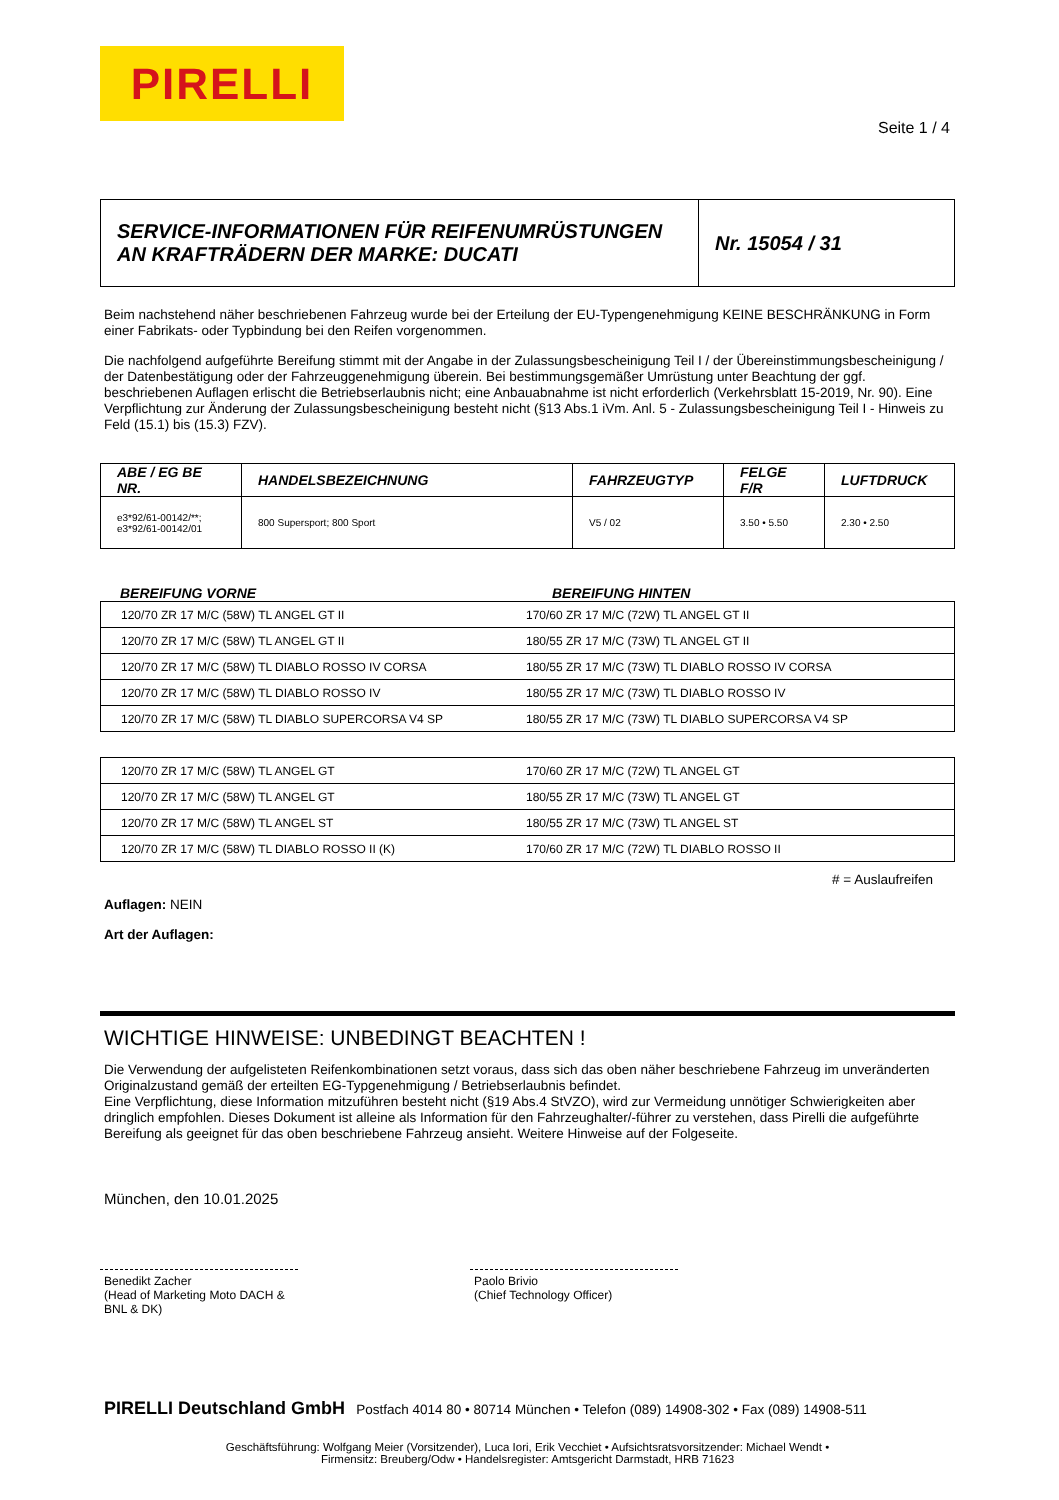PIRELLI
Seite 1 / 4
| SERVICE-INFORMATIONEN FÜR REIFENUMRÜSTUNGEN AN KRAFTRÄDERN DER MARKE: DUCATI | Nr. 15054 / 31 |
Beim nachstehend näher beschriebenen Fahrzeug wurde bei der Erteilung der EU-Typengenehmigung KEINE BESCHRÄNKUNG in Form einer Fabrikats- oder Typbindung bei den Reifen vorgenommen.
Die nachfolgend aufgeführte Bereifung stimmt mit der Angabe in der Zulassungsbescheinigung Teil I / der Übereinstimmungsbescheinigung / der Datenbestätigung oder der Fahrzeuggenehmigung überein. Bei bestimmungsgemäßer Umrüstung unter Beachtung der ggf. beschriebenen Auflagen erlischt die Betriebserlaubnis nicht; eine Anbauabnahme ist nicht erforderlich (Verkehrsblatt 15-2019, Nr. 90). Eine Verpflichtung zur Änderung der Zulassungsbescheinigung besteht nicht (§13 Abs.1 iVm. Anl. 5 - Zulassungsbescheinigung Teil I - Hinweis zu Feld (15.1) bis (15.3) FZV).
| ABE / EG BE NR. | HANDELSBEZEICHNUNG | FAHRZEUGTYP | FELGE F/R | LUFTDRUCK |
| --- | --- | --- | --- | --- |
| e3*92/61-00142/**; e3*92/61-00142/01 | 800 Supersport; 800 Sport | V5 / 02 | 3.50 • 5.50 | 2.30 • 2.50 |
BEREIFUNG VORNE BEREIFUNG HINTEN
| 120/70 ZR 17 M/C (58W) TL ANGEL GT II | 170/60 ZR 17 M/C (72W) TL ANGEL GT II |
| 120/70 ZR 17 M/C (58W) TL ANGEL GT II | 180/55 ZR 17 M/C (73W) TL ANGEL GT II |
| 120/70 ZR 17 M/C (58W) TL DIABLO ROSSO IV CORSA | 180/55 ZR 17 M/C (73W) TL DIABLO ROSSO IV CORSA |
| 120/70 ZR 17 M/C (58W) TL DIABLO ROSSO IV | 180/55 ZR 17 M/C (73W) TL DIABLO ROSSO IV |
| 120/70 ZR 17 M/C (58W) TL DIABLO SUPERCORSA V4 SP | 180/55 ZR 17 M/C (73W) TL DIABLO SUPERCORSA V4 SP |
| 120/70 ZR 17 M/C (58W) TL ANGEL GT | 170/60 ZR 17 M/C (72W) TL ANGEL GT |
| 120/70 ZR 17 M/C (58W) TL ANGEL GT | 180/55 ZR 17 M/C (73W) TL ANGEL GT |
| 120/70 ZR 17 M/C (58W) TL ANGEL ST | 180/55 ZR 17 M/C (73W) TL ANGEL ST |
| 120/70 ZR 17 M/C (58W) TL DIABLO ROSSO II (K) | 170/60 ZR 17 M/C (72W) TL DIABLO ROSSO II |
# = Auslaufreifen
Auflagen: NEIN
Art der Auflagen:
WICHTIGE HINWEISE: UNBEDINGT BEACHTEN !
Die Verwendung der aufgelisteten Reifenkombinationen setzt voraus, dass sich das oben näher beschriebene Fahrzeug im unveränderten Originalzustand gemäß der erteilten EG-Typgenehmigung / Betriebserlaubnis befindet.
Eine Verpflichtung, diese Information mitzuführen besteht nicht (§19 Abs.4 StVZO), wird zur Vermeidung unnötiger Schwierigkeiten aber dringlich empfohlen. Dieses Dokument ist alleine als Information für den Fahrzeughalter/-führer zu verstehen, dass Pirelli die aufgeführte Bereifung als geeignet für das oben beschriebene Fahrzeug ansieht. Weitere Hinweise auf der Folgeseite.
München, den 10.01.2025
Benedikt Zacher
(Head of Marketing Moto DACH & BNL & DK)
Paolo Brivio
(Chief Technology Officer)
PIRELLI Deutschland GmbH Postfach 4014 80 • 80714 München • Telefon (089) 14908-302 • Fax (089) 14908-511
Geschäftsführung: Wolfgang Meier (Vorsitzender), Luca Iori, Erik Vecchiet • Aufsichtsratsvorsitzender: Michael Wendt •
Firmensitz: Breuberg/Odw • Handelsregister: Amtsgericht Darmstadt, HRB 71623